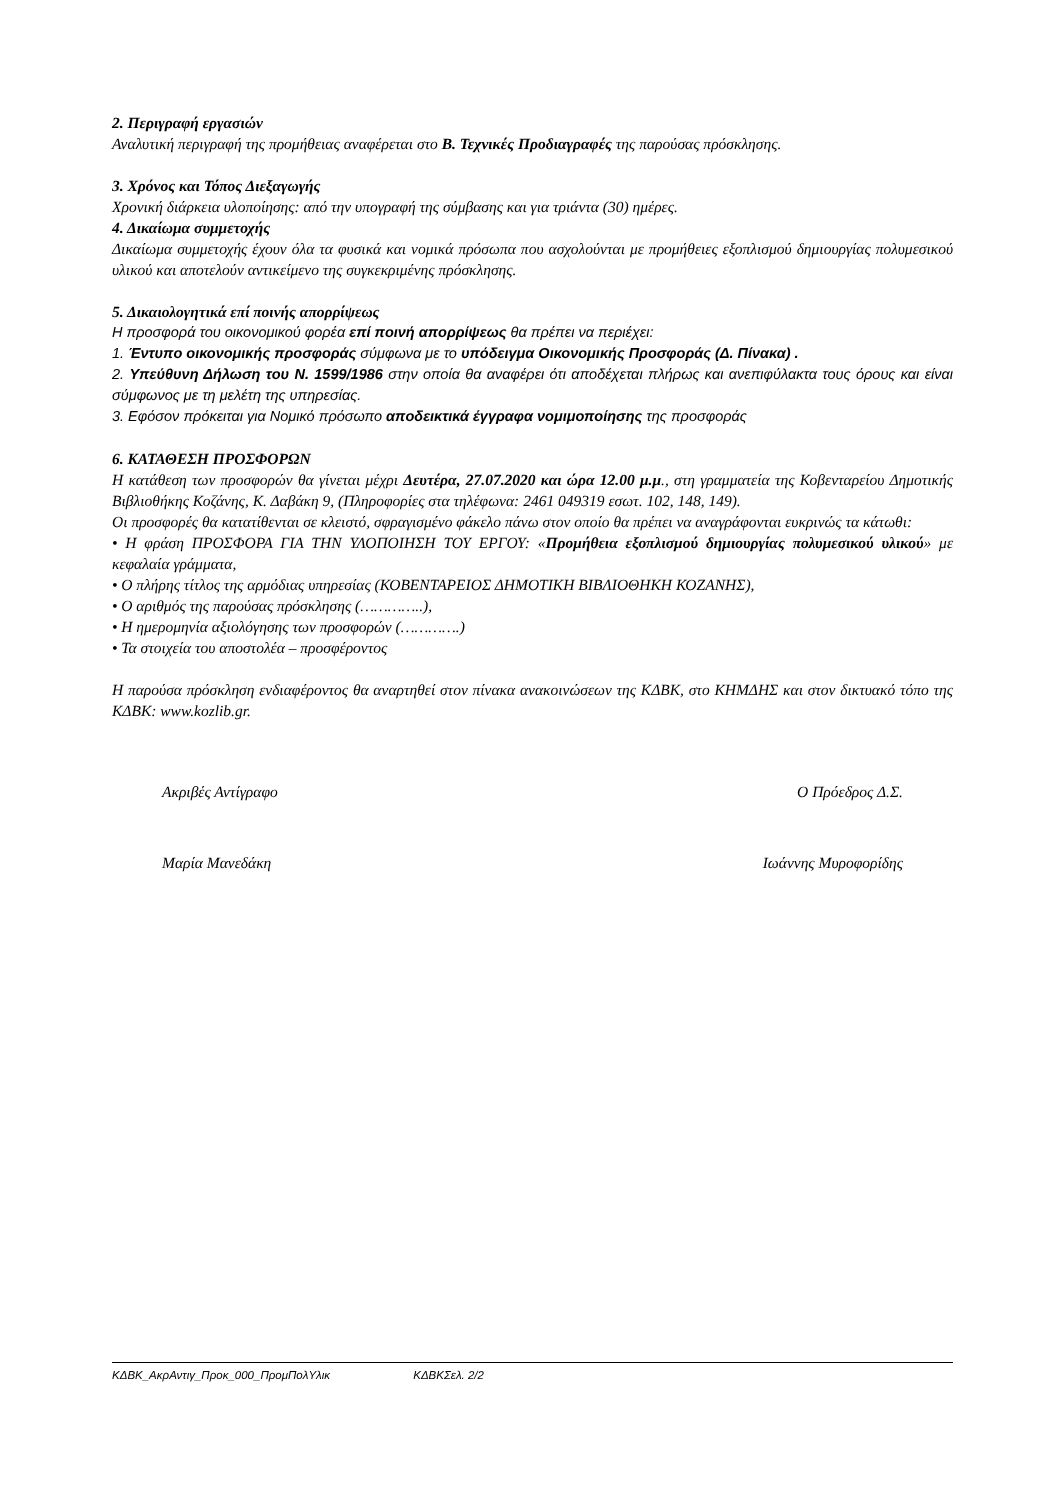2. Περιγραφή εργασιών
Αναλυτική περιγραφή της προμήθειας αναφέρεται στο Β. Τεχνικές Προδιαγραφές της παρούσας πρόσκλησης.
3. Χρόνος και Τόπος Διεξαγωγής
Χρονική διάρκεια υλοποίησης: από την υπογραφή της σύμβασης και για τριάντα (30) ημέρες.
4. Δικαίωμα συμμετοχής
Δικαίωμα συμμετοχής έχουν όλα τα φυσικά και νομικά πρόσωπα που ασχολούνται με προμήθειες εξοπλισμού δημιουργίας πολυμεσικού υλικού και αποτελούν αντικείμενο της συγκεκριμένης πρόσκλησης.
5. Δικαιολογητικά επί ποινής απορρίψεως
Η προσφορά του οικονομικού φορέα επί ποινή απορρίψεως θα πρέπει να περιέχει:
1. Έντυπο οικονομικής προσφοράς σύμφωνα με το υπόδειγμα Οικονομικής Προσφοράς (Δ. Πίνακα) .
2. Υπεύθυνη Δήλωση του Ν. 1599/1986 στην οποία θα αναφέρει ότι αποδέχεται πλήρως και ανεπιφύλακτα τους όρους και είναι σύμφωνος με τη μελέτη της υπηρεσίας.
3. Εφόσον πρόκειται για Νομικό πρόσωπο αποδεικτικά έγγραφα νομιμοποίησης της προσφοράς
6. ΚΑΤΑΘΕΣΗ ΠΡΟΣΦΟΡΩΝ
Η κατάθεση των προσφορών θα γίνεται μέχρι Δευτέρα, 27.07.2020 και ώρα 12.00 μ.μ., στη γραμματεία της Κοβενταρείου Δημοτικής Βιβλιοθήκης Κοζάνης, Κ. Δαβάκη 9, (Πληροφορίες στα τηλέφωνα: 2461 049319 εσωτ. 102, 148, 149).
Οι προσφορές θα κατατίθενται σε κλειστό, σφραγισμένο φάκελο πάνω στον οποίο θα πρέπει να αναγράφονται ευκρινώς τα κάτωθι:
• Η φράση ΠΡΟΣΦΟΡΑ ΓΙΑ ΤΗΝ ΥΛΟΠΟΙΗΣΗ ΤΟΥ ΕΡΓΟΥ: «Προμήθεια εξοπλισμού δημιουργίας πολυμεσικού υλικού» με κεφαλαία γράμματα,
• Ο πλήρης τίτλος της αρμόδιας υπηρεσίας (ΚΟΒΕΝΤΑΡΕΙΟΣ ΔΗΜΟΤΙΚΗ ΒΙΒΛΙΟΘΗΚΗ ΚΟΖΑΝΗΣ),
• Ο αριθμός της παρούσας πρόσκλησης (…………..),
• Η ημερομηνία αξιολόγησης των προσφορών (………….)
• Τα στοιχεία του αποστολέα – προσφέροντος
Η παρούσα πρόσκληση ενδιαφέροντος θα αναρτηθεί στον πίνακα ανακοινώσεων της ΚΔΒΚ, στο ΚΗΜΔΗΣ και στον δικτυακό τόπο της ΚΔΒΚ: www.kozlib.gr.
Ακριβές Αντίγραφο Ο Πρόεδρος Δ.Σ.
Μαρία Μανεδάκη Ιωάννης Μυροφορίδης
ΚΔΒΚ_ΑκρΑντιγ_Προκ_000_ΠρομΠολΥλικ ΚΔΒΚΣελ. 2/2